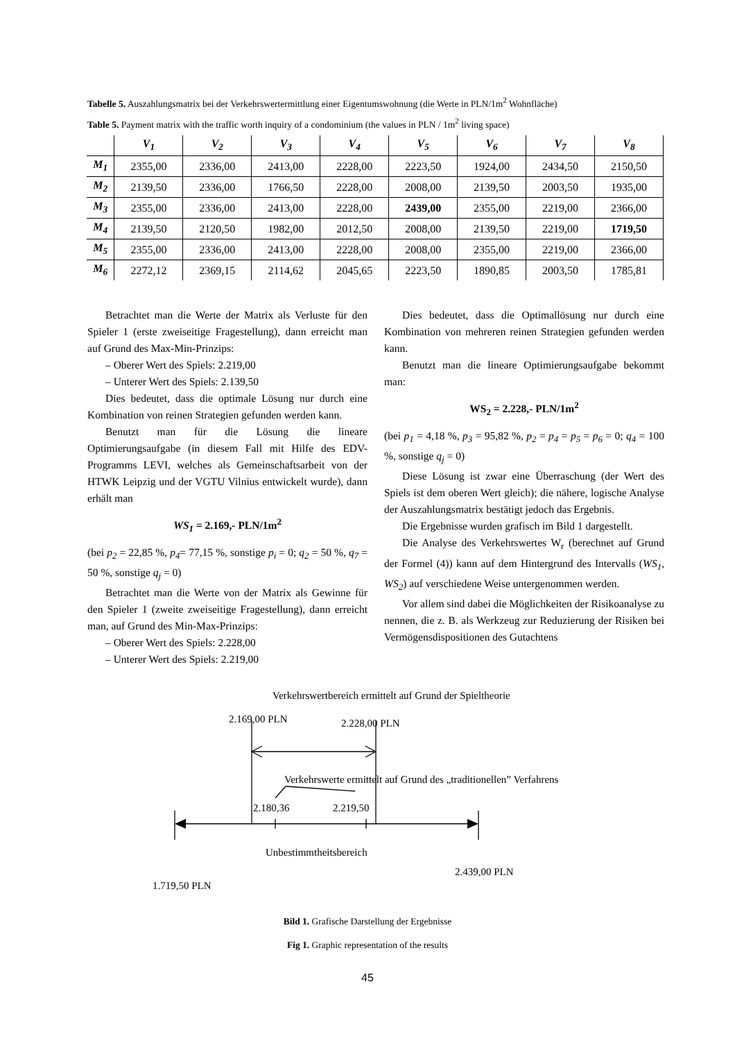Tabelle 5. Auszahlungsmatrix bei der Verkehrswertermittlung einer Eigentumswohnung (die Werte in PLN/1m<sup>2</sup> Wohnfläche)
Table 5. Payment matrix with the traffic worth inquiry of a condominium (the values in PLN / 1m<sup>2</sup> living space)
| | V<sub>1</sub> | V<sub>2</sub> | V<sub>3</sub> | V<sub>4</sub> | V<sub>5</sub> | V<sub>6</sub> | V<sub>7</sub> | V<sub>8</sub> |
| --- | --- | --- | --- | --- | --- | --- | --- | --- |
| M<sub>1</sub> | 2355,00 | 2336,00 | 2413,00 | 2228,00 | 2223,50 | 1924,00 | 2434,50 | 2150,50 |
| M<sub>2</sub> | 2139,50 | 2336,00 | 1766,50 | 2228,00 | 2008,00 | 2139,50 | 2003,50 | 1935,00 |
| M<sub>3</sub> | 2355,00 | 2336,00 | 2413,00 | 2228,00 | 2439,00 | 2355,00 | 2219,00 | 2366,00 |
| M<sub>4</sub> | 2139,50 | 2120,50 | 1982,00 | 2012,50 | 2008,00 | 2139,50 | 2219,00 | 1719,50 |
| M<sub>5</sub> | 2355,00 | 2336,00 | 2413,00 | 2228,00 | 2008,00 | 2355,00 | 2219,00 | 2366,00 |
| M<sub>6</sub> | 2272,12 | 2369,15 | 2114,62 | 2045,65 | 2223,50 | 1890,85 | 2003,50 | 1785,81 |
Betrachtet man die Werte der Matrix als Verluste für den Spieler 1 (erste zweiseitige Fragestellung), dann erreicht man auf Grund des Max-Min-Prinzips:
– Oberer Wert des Spiels: 2.219,00
– Unterer Wert des Spiels: 2.139,50
Dies bedeutet, dass die optimale Lösung nur durch eine Kombination von reinen Strategien gefunden werden kann.
Benutzt man für die Lösung die lineare Optimierungsaufgabe (in diesem Fall mit Hilfe des EDV-Programms LEVI, welches als Gemeinschaftsarbeit von der HTWK Leipzig und der VGTU Vilnius entwickelt wurde), dann erhält man
WS<sub>1</sub> = 2.169,- PLN/1m<sup>2</sup>
(bei p<sub>2</sub> = 22,85 %, p<sub>4</sub>= 77,15 %, sonstige p<sub>i</sub> = 0; q<sub>2</sub> = 50 %, q<sub>7</sub> = 50 %, sonstige q<sub>j</sub> = 0)
Betrachtet man die Werte von der Matrix als Gewinne für den Spieler 1 (zweite zweiseitige Fragestellung), dann erreicht man, auf Grund des Min-Max-Prinzips:
– Oberer Wert des Spiels: 2.228,00
– Unterer Wert des Spiels: 2.219,00
Dies bedeutet, dass die Optimallösung nur durch eine Kombination von mehreren reinen Strategien gefunden werden kann.
Benutzt man die lineare Optimierungsaufgabe bekommt man:
WS<sub>2</sub> = 2.228,- PLN/1m<sup>2</sup>
(bei p<sub>1</sub> = 4,18 %, p<sub>3</sub> = 95,82 %, p<sub>2</sub> = p<sub>4</sub> = p<sub>5</sub> = p<sub>6</sub> = 0; q<sub>4</sub> = 100 %, sonstige q<sub>j</sub> = 0)
Diese Lösung ist zwar eine Überraschung (der Wert des Spiels ist dem oberen Wert gleich); die nähere, logische Analyse der Auszahlungsmatrix bestätigt jedoch das Ergebnis.
Die Ergebnisse wurden grafisch im Bild 1 dargestellt.
Die Analyse des Verkehrswertes W<sub>r</sub> (berechnet auf Grund der Formel (4)) kann auf dem Hintergrund des Intervalls (WS<sub>1</sub>, WS<sub>2</sub>) auf verschiedene Weise untergenommen werden.
Vor allem sind dabei die Möglichkeiten der Risikoanalyse zu nennen, die z. B. als Werkzeug zur Reduzierung der Risiken bei Vermögensdispositionen des Gutachtens
Verkehrswertbereich ermittelt auf Grund der Spieltheorie
2.169,00 PLN 2.228,00 PLN
Verkehrswerte ermittelt auf Grund des „traditionellen” Verfahrens
2.180,36 2.219,50
Unbestimmtheitsbereich
2.439,00 PLN
1.719,50 PLN
Bild 1. Grafische Darstellung der Ergebnisse
Fig 1. Graphic representation of the results
45